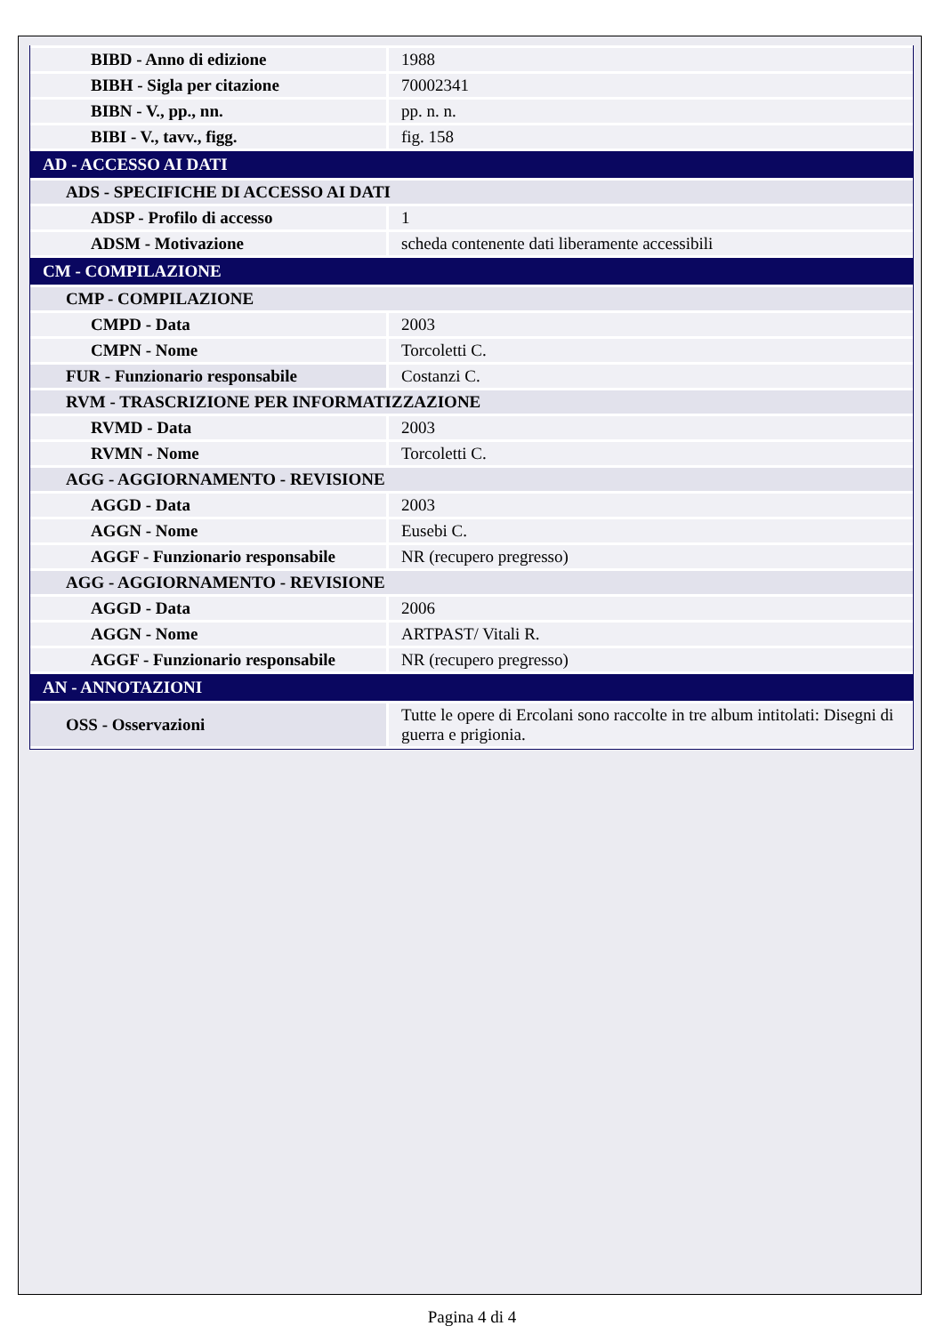| BIBD - Anno di edizione | 1988 |
| BIBH - Sigla per citazione | 70002341 |
| BIBN - V., pp., nn. | pp. n. n. |
| BIBI - V., tavv., figg. | fig. 158 |
| AD - ACCESSO AI DATI | |
| ADS - SPECIFICHE DI ACCESSO AI DATI | |
| ADSP - Profilo di accesso | 1 |
| ADSM - Motivazione | scheda contenente dati liberamente accessibili |
| CM - COMPILAZIONE | |
| CMP - COMPILAZIONE | |
| CMPD - Data | 2003 |
| CMPN - Nome | Torcoletti C. |
| FUR - Funzionario responsabile | Costanzi C. |
| RVM - TRASCRIZIONE PER INFORMATIZZAZIONE | |
| RVMD - Data | 2003 |
| RVMN - Nome | Torcoletti C. |
| AGG - AGGIORNAMENTO - REVISIONE | |
| AGGD - Data | 2003 |
| AGGN - Nome | Eusebi C. |
| AGGF - Funzionario responsabile | NR (recupero pregresso) |
| AGG - AGGIORNAMENTO - REVISIONE | |
| AGGD - Data | 2006 |
| AGGN - Nome | ARTPAST/ Vitali R. |
| AGGF - Funzionario responsabile | NR (recupero pregresso) |
| AN - ANNOTAZIONI | |
| OSS - Osservazioni | Tutte le opere di Ercolani sono raccolte in tre album intitolati: Disegni di guerra e prigionia. |
Pagina 4 di 4